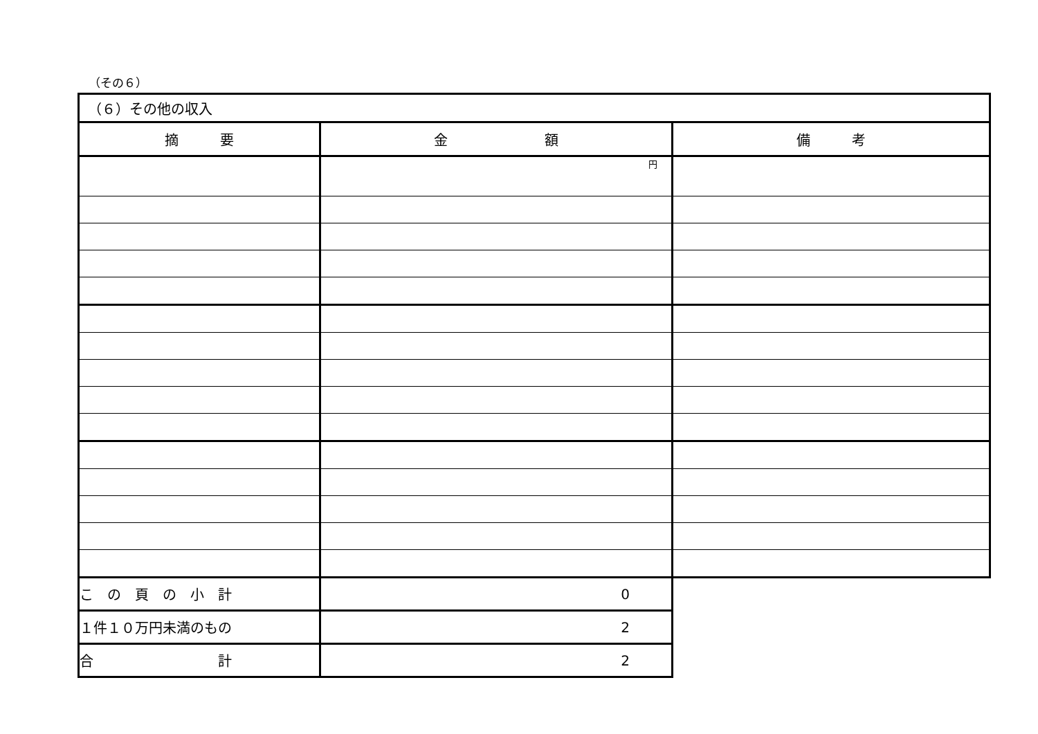（その６）
| （６）その他の収入 | | |
| 摘 要 | 金 額 | 備 考 |
| | 円 | |
| こ の 頁 の 小 計 | 0 | |
| １件１０万円未満のもの | 2 | |
| 合 計 | 2 | |